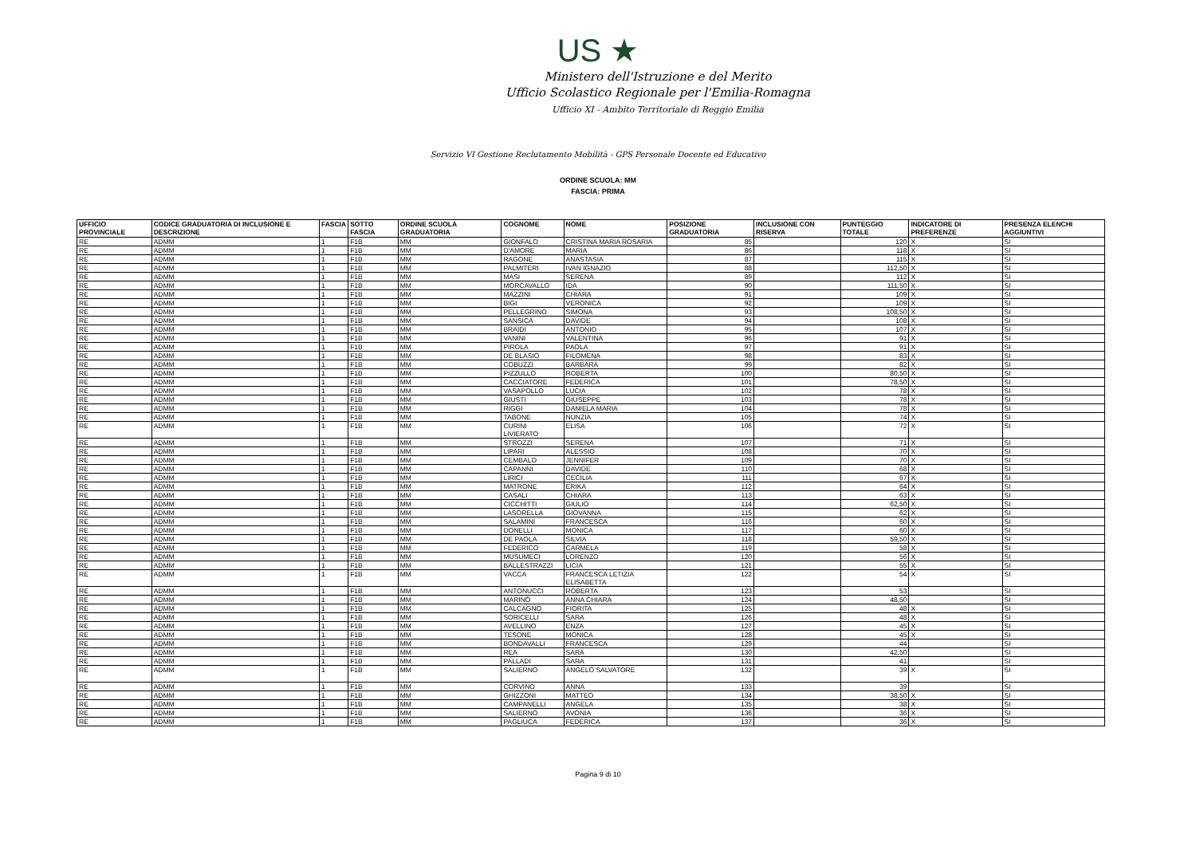US ★
Ministero dell'Istruzione e del Merito
Ufficio Scolastico Regionale per l'Emilia-Romagna
Ufficio XI - Ambito Territoriale di Reggio Emilia
Servizio VI Gestione Reclutamento Mobilità - GPS Personale Docente ed Educativo
ORDINE SCUOLA: MM
FASCIA: PRIMA
| UFFICIO PROVINCIALE | CODICE GRADUATORIA DI INCLUSIONE E DESCRIZIONE | FASCIA | SOTTO FASCIA | ORDINE SCUOLA GRADUATORIA | COGNOME | NOME | POSIZIONE GRADUATORIA | INCLUSIONE CON RISERVA | PUNTEGGIO TOTALE | INDICATORE DI PREFERENZE | PRESENZA ELENCHI AGGIUNTIVI |
| --- | --- | --- | --- | --- | --- | --- | --- | --- | --- | --- | --- |
| RE | ADMM | 1 | F1B | MM | GIONFALO | CRISTINA MARIA ROSARIA | 85 | | 120 | X | SI |
| RE | ADMM | 1 | F1B | MM | D'AMORE | MARIA | 86 | | 118 | X | SI |
| RE | ADMM | 1 | F1B | MM | RAGONE | ANASTASIA | 87 | | 115 | X | SI |
| RE | ADMM | 1 | F1B | MM | PALMITERI | IVAN IGNAZIO | 88 | | 112,50 | X | SI |
| RE | ADMM | 1 | F1B | MM | MASI | SERENA | 89 | | 112 | X | SI |
| RE | ADMM | 1 | F1B | MM | MORCAVALLO | IDA | 90 | | 111,50 | X | SI |
| RE | ADMM | 1 | F1B | MM | MAZZINI | CHIARA | 91 | | 109 | X | SI |
| RE | ADMM | 1 | F1B | MM | BIGI | VERONICA | 92 | | 109 | X | SI |
| RE | ADMM | 1 | F1B | MM | PELLEGRINO | SIMONA | 93 | | 108,50 | X | SI |
| RE | ADMM | 1 | F1B | MM | SANSICA | DAVIDE | 94 | | 108 | X | SI |
| RE | ADMM | 1 | F1B | MM | BRAIDI | ANTONIO | 95 | | 107 | X | SI |
| RE | ADMM | 1 | F1B | MM | VANINI | VALENTINA | 96 | | 91 | X | SI |
| RE | ADMM | 1 | F1B | MM | PIROLA | PAOLA | 97 | | 91 | X | SI |
| RE | ADMM | 1 | F1B | MM | DE BLASIO | FILOMENA | 98 | | 83 | X | SI |
| RE | ADMM | 1 | F1B | MM | COBUZZI | BARBARA | 99 | | 82 | X | SI |
| RE | ADMM | 1 | F1B | MM | PIZZULLO | ROBERTA | 100 | | 80,50 | X | SI |
| RE | ADMM | 1 | F1B | MM | CACCIATORE | FEDERICA | 101 | | 78,50 | X | SI |
| RE | ADMM | 1 | F1B | MM | VASAPOLLO | LUCIA | 102 | | 78 | X | SI |
| RE | ADMM | 1 | F1B | MM | GIUSTI | GIUSEPPE | 103 | | 78 | X | SI |
| RE | ADMM | 1 | F1B | MM | RIGGI | DANIELA MARIA | 104 | | 78 | X | SI |
| RE | ADMM | 1 | F1B | MM | TABONE | NUNZIA | 105 | | 74 | X | SI |
| RE | ADMM | 1 | F1B | MM | CURINI LIVIERATO | ELISA | 106 | | 72 | X | SI |
| RE | ADMM | 1 | F1B | MM | STROZZI | SERENA | 107 | | 71 | X | SI |
| RE | ADMM | 1 | F1B | MM | LIPARI | ALESSIO | 108 | | 70 | X | SI |
| RE | ADMM | 1 | F1B | MM | CEMBALO | JENNIFER | 109 | | 70 | X | SI |
| RE | ADMM | 1 | F1B | MM | CAPANNI | DAVIDE | 110 | | 68 | X | SI |
| RE | ADMM | 1 | F1B | MM | LIRICI | CECILIA | 111 | | 67 | X | SI |
| RE | ADMM | 1 | F1B | MM | MATRONE | ERIKA | 112 | | 64 | X | SI |
| RE | ADMM | 1 | F1B | MM | CASALI | CHIARA | 113 | | 63 | X | SI |
| RE | ADMM | 1 | F1B | MM | CICCHITTI | GIULIO | 114 | | 62,50 | X | SI |
| RE | ADMM | 1 | F1B | MM | LASORELLA | GIOVANNA | 115 | | 62 | X | SI |
| RE | ADMM | 1 | F1B | MM | SALAMINI | FRANCESCA | 116 | | 60 | X | SI |
| RE | ADMM | 1 | F1B | MM | DONELLI | MONICA | 117 | | 60 | X | SI |
| RE | ADMM | 1 | F1B | MM | DE PAOLA | SILVIA | 118 | | 59,50 | X | SI |
| RE | ADMM | 1 | F1B | MM | FEDERICO | CARMELA | 119 | | 58 | X | SI |
| RE | ADMM | 1 | F1B | MM | MUSUMECI | LORENZO | 120 | | 56 | X | SI |
| RE | ADMM | 1 | F1B | MM | BALLESTRAZZI | LICIA | 121 | | 55 | X | SI |
| RE | ADMM | 1 | F1B | MM | VACCA | FRANCESCA LETIZIA ELISABETTA | 122 | | 54 | X | SI |
| RE | ADMM | 1 | F1B | MM | ANTONUCCI | ROBERTA | 123 | | 53 | | SI |
| RE | ADMM | 1 | F1B | MM | MARINO | ANNA CHIARA | 124 | | 48,50 | | SI |
| RE | ADMM | 1 | F1B | MM | CALCAGNO | FIORITA | 125 | | 48 | X | SI |
| RE | ADMM | 1 | F1B | MM | SORICELLI | SARA | 126 | | 48 | X | SI |
| RE | ADMM | 1 | F1B | MM | AVELLINO | ENZA | 127 | | 45 | X | SI |
| RE | ADMM | 1 | F1B | MM | TESONE | MONICA | 128 | | 45 | X | SI |
| RE | ADMM | 1 | F1B | MM | BONDAVALLI | FRANCESCA | 129 | | 44 | | SI |
| RE | ADMM | 1 | F1B | MM | REA | SARA | 130 | | 42,50 | | SI |
| RE | ADMM | 1 | F1B | MM | PALLADI | SARA | 131 | | 41 | | SI |
| RE | ADMM | 1 | F1B | MM | SALIERNO | ANGELO SALVATORE | 132 | | 39 | X | SI |
| RE | ADMM | 1 | F1B | MM | CORVINO | ANNA | 133 | | 39 | | SI |
| RE | ADMM | 1 | F1B | MM | GHIZZONI | MATTEO | 134 | | 38,50 | X | SI |
| RE | ADMM | 1 | F1B | MM | CAMPANELLI | ANGELA | 135 | | 38 | X | SI |
| RE | ADMM | 1 | F1B | MM | SALIERNO | AVONIA | 136 | | 36 | X | SI |
| RE | ADMM | 1 | F1B | MM | PAGLIUCA | FEDERICA | 137 | | 36 | X | SI |
Pagina 9 di 10